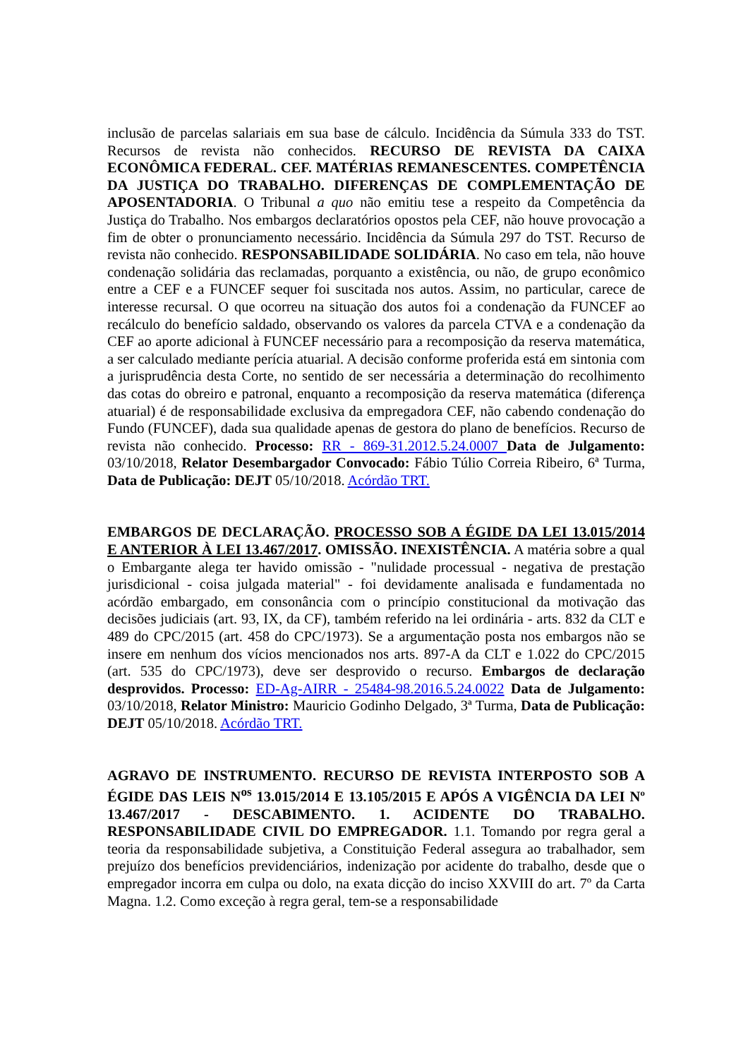inclusão de parcelas salariais em sua base de cálculo. Incidência da Súmula 333 do TST. Recursos de revista não conhecidos. RECURSO DE REVISTA DA CAIXA ECONÔMICA FEDERAL. CEF. MATÉRIAS REMANESCENTES. COMPETÊNCIA DA JUSTIÇA DO TRABALHO. DIFERENÇAS DE COMPLEMENTAÇÃO DE APOSENTADORIA. O Tribunal a quo não emitiu tese a respeito da Competência da Justiça do Trabalho. Nos embargos declaratórios opostos pela CEF, não houve provocação a fim de obter o pronunciamento necessário. Incidência da Súmula 297 do TST. Recurso de revista não conhecido. RESPONSABILIDADE SOLIDÁRIA. No caso em tela, não houve condenação solidária das reclamadas, porquanto a existência, ou não, de grupo econômico entre a CEF e a FUNCEF sequer foi suscitada nos autos. Assim, no particular, carece de interesse recursal. O que ocorreu na situação dos autos foi a condenação da FUNCEF ao recálculo do benefício saldado, observando os valores da parcela CTVA e a condenação da CEF ao aporte adicional à FUNCEF necessário para a recomposição da reserva matemática, a ser calculado mediante perícia atuarial. A decisão conforme proferida está em sintonia com a jurisprudência desta Corte, no sentido de ser necessária a determinação do recolhimento das cotas do obreiro e patronal, enquanto a recomposição da reserva matemática (diferença atuarial) é de responsabilidade exclusiva da empregadora CEF, não cabendo condenação do Fundo (FUNCEF), dada sua qualidade apenas de gestora do plano de benefícios. Recurso de revista não conhecido. Processo: RR - 869-31.2012.5.24.0007 Data de Julgamento: 03/10/2018, Relator Desembargador Convocado: Fábio Túlio Correia Ribeiro, 6ª Turma, Data de Publicação: DEJT 05/10/2018. Acórdão TRT.
EMBARGOS DE DECLARAÇÃO. PROCESSO SOB A ÉGIDE DA LEI 13.015/2014 E ANTERIOR À LEI 13.467/2017. OMISSÃO. INEXISTÊNCIA. A matéria sobre a qual o Embargante alega ter havido omissão - "nulidade processual - negativa de prestação jurisdicional - coisa julgada material" - foi devidamente analisada e fundamentada no acórdão embargado, em consonância com o princípio constitucional da motivação das decisões judiciais (art. 93, IX, da CF), também referido na lei ordinária - arts. 832 da CLT e 489 do CPC/2015 (art. 458 do CPC/1973). Se a argumentação posta nos embargos não se insere em nenhum dos vícios mencionados nos arts. 897-A da CLT e 1.022 do CPC/2015 (art. 535 do CPC/1973), deve ser desprovido o recurso. Embargos de declaração desprovidos. Processo: ED-Ag-AIRR - 25484-98.2016.5.24.0022 Data de Julgamento: 03/10/2018, Relator Ministro: Mauricio Godinho Delgado, 3ª Turma, Data de Publicação: DEJT 05/10/2018. Acórdão TRT.
AGRAVO DE INSTRUMENTO. RECURSO DE REVISTA INTERPOSTO SOB A ÉGIDE DAS LEIS N<sup>os</sup> 13.015/2014 E 13.105/2015 E APÓS A VIGÊNCIA DA LEI Nº 13.467/2017 - DESCABIMENTO. 1. ACIDENTE DO TRABALHO. RESPONSABILIDADE CIVIL DO EMPREGADOR. 1.1. Tomando por regra geral a teoria da responsabilidade subjetiva, a Constituição Federal assegura ao trabalhador, sem prejuízo dos benefícios previdenciários, indenização por acidente do trabalho, desde que o empregador incorra em culpa ou dolo, na exata dicção do inciso XXVIII do art. 7º da Carta Magna. 1.2. Como exceção à regra geral, tem-se a responsabilidade